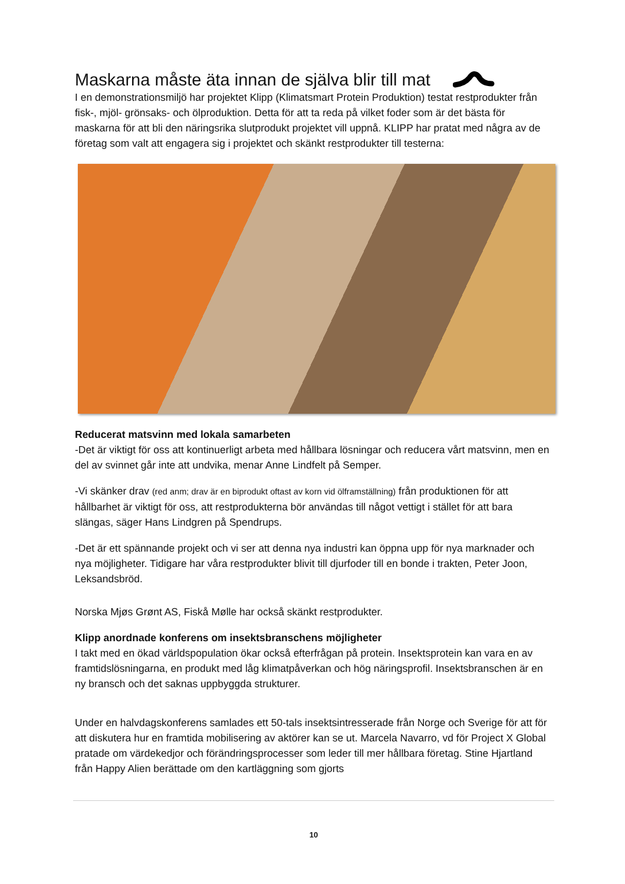Maskarna måste äta innan de själva blir till mat
I en demonstrationsmiljö har projektet Klipp (Klimatsmart Protein Produktion) testat restprodukter från fisk-, mjöl- grönsaks- och ölproduktion. Detta för att ta reda på vilket foder som är det bästa för maskarna för att bli den näringsrika slutprodukt projektet vill uppnå. KLIPP har pratat med några av de företag som valt att engagera sig i projektet och skänkt restprodukter till testerna:
Reducerat matsvinn med lokala samarbeten
-Det är viktigt för oss att kontinuerligt arbeta med hållbara lösningar och reducera vårt matsvinn, men en del av svinnet går inte att undvika, menar Anne Lindfelt på Semper.
-Vi skänker drav (red anm; drav är en biprodukt oftast av korn vid ölframställning) från produktionen för att hållbarhet är viktigt för oss, att restprodukterna bör användas till något vettigt i stället för att bara slängas, säger Hans Lindgren på Spendrups.
-Det är ett spännande projekt och vi ser att denna nya industri kan öppna upp för nya marknader och nya möjligheter. Tidigare har våra restprodukter blivit till djurfoder till en bonde i trakten, Peter Joon, Leksandsbröd.
Norska Mjøs Grønt AS, Fiskå Mølle har också skänkt restprodukter.
Klipp anordnade konferens om insektsbranschens möjligheter
I takt med en ökad världspopulation ökar också efterfrågan på protein. Insektsprotein kan vara en av framtidslösningarna, en produkt med låg klimatpåverkan och hög näringsprofil. Insektsbranschen är en ny bransch och det saknas uppbyggda strukturer.
Under en halvdagskonferens samlades ett 50-tals insektsintresserade från Norge och Sverige för att för att diskutera hur en framtida mobilisering av aktörer kan se ut. Marcela Navarro, vd för Project X Global pratade om värdekedjor och förändringsprocesser som leder till mer hållbara företag. Stine Hjartland från Happy Alien berättade om den kartläggning som gjorts
10